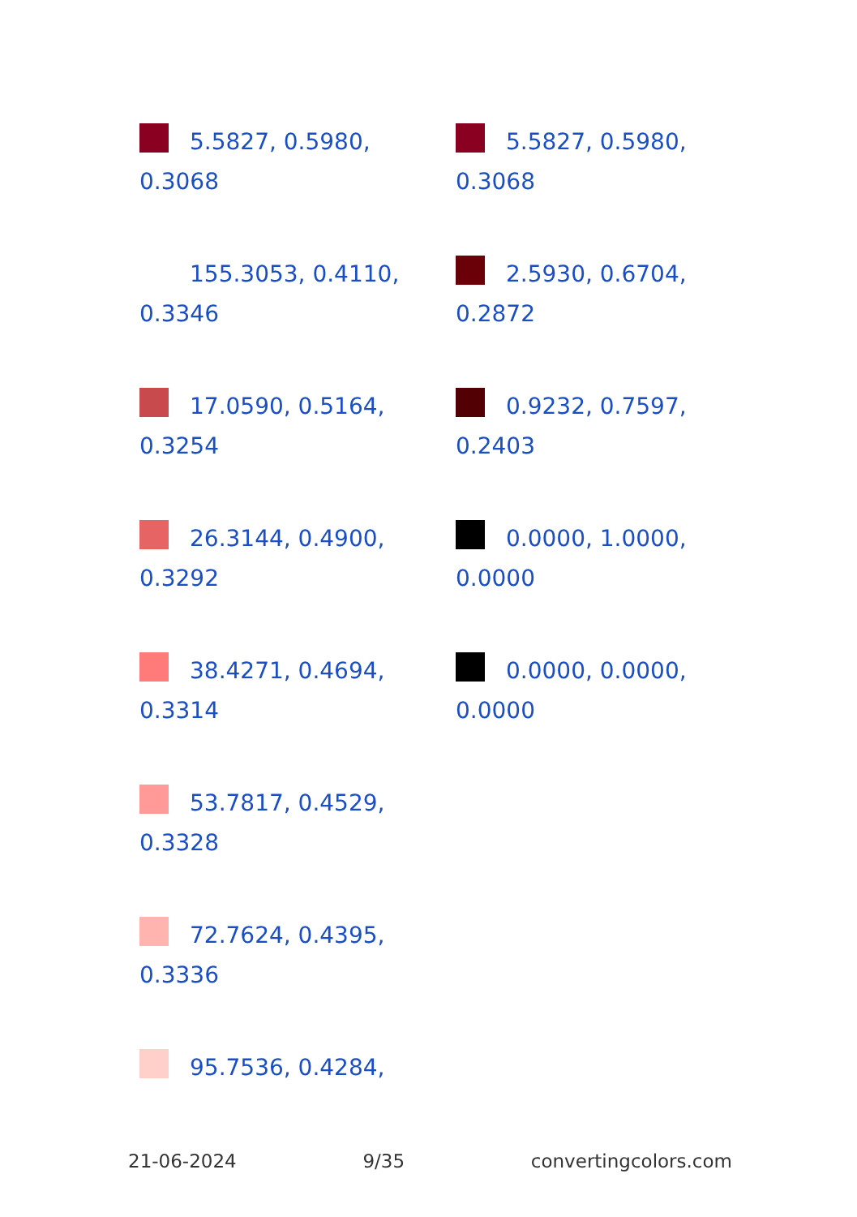5.5827, 0.5980, 0.3068
155.3053, 0.4110, 0.3346
17.0590, 0.5164, 0.3254
26.3144, 0.4900, 0.3292
38.4271, 0.4694, 0.3314
53.7817, 0.4529, 0.3328
72.7624, 0.4395, 0.3336
95.7536, 0.4284,
5.5827, 0.5980, 0.3068
2.5930, 0.6704, 0.2872
0.9232, 0.7597, 0.2403
0.0000, 1.0000, 0.0000
0.0000, 0.0000, 0.0000
21-06-2024 9/35 convertingcolors.com